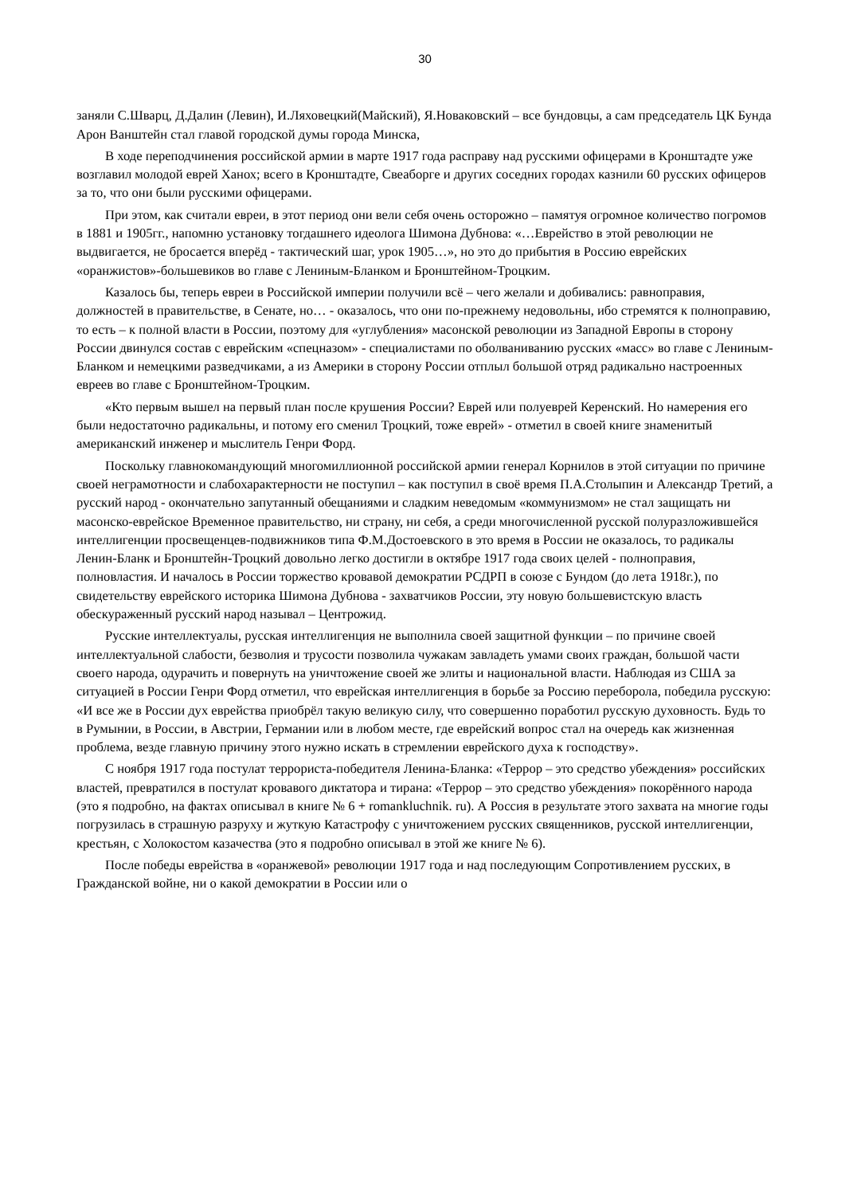30
заняли С.Шварц, Д.Далин (Левин), И.Ляховецкий(Майский), Я.Новаковский – все бундовцы, а сам председатель ЦК Бунда Арон Ванштейн стал главой городской думы города Минска,
В ходе переподчинения российской армии в марте 1917 года расправу над русскими офицерами в Кронштадте уже возглавил молодой еврей Ханох; всего в Кронштадте, Свеаборге и других соседних городах казнили 60 русских офицеров за то, что они были русскими офицерами.
При этом, как считали евреи, в этот период они вели себя очень осторожно – памятуя огромное количество погромов в 1881 и 1905гг., напомню установку тогдашнего идеолога Шимона Дубнова: «…Еврейство в этой революции не выдвигается, не бросается вперёд - тактический шаг, урок 1905…», но это до прибытия в Россию еврейских «оранжистов»-большевиков во главе с Лениным-Бланком и Бронштейном-Троцким.
Казалось бы, теперь евреи в Российской империи получили всё – чего желали и добивались: равноправия, должностей в правительстве, в Сенате, но… - оказалось, что они по-прежнему недовольны, ибо стремятся к полноправию, то есть – к полной власти в России, поэтому для «углубления» масонской революции из Западной Европы в сторону России двинулся состав с еврейским «спецназом» - специалистами по оболваниванию русских «масс» во главе с Лениным-Бланком и немецкими разведчиками, а из Америки в сторону России отплыл большой отряд радикально настроенных евреев во главе с Бронштейном-Троцким.
«Кто первым вышел на первый план после крушения России? Еврей или полуеврей Керенский. Но намерения его были недостаточно радикальны, и потому его сменил Троцкий, тоже еврей» - отметил в своей книге знаменитый американский инженер и мыслитель Генри Форд.
Поскольку главнокомандующий многомиллионной российской армии генерал Корнилов в этой ситуации по причине своей неграмотности и слабохарактерности не поступил – как поступил в своё время П.А.Столыпин и Александр Третий, а русский народ - окончательно запутанный обещаниями и сладким неведомым «коммунизмом» не стал защищать ни масонско-еврейское Временное правительство, ни страну, ни себя, а среди многочисленной русской полуразложившейся интеллигенции просвещенцев-подвижников типа Ф.М.Достоевского в это время в России не оказалось, то радикалы Ленин-Бланк и Бронштейн-Троцкий довольно легко достигли в октябре 1917 года своих целей - полноправия, полновластия. И началось в России торжество кровавой демократии РСДРП в союзе с Бундом (до лета 1918г.), по свидетельству еврейского историка Шимона Дубнова - захватчиков России, эту новую большевистскую власть обескураженный русский народ называл – Центрожид.
Русские интеллектуалы, русская интеллигенция не выполнила своей защитной функции – по причине своей интеллектуальной слабости, безволия и трусости позволила чужакам завладеть умами своих граждан, большой части своего народа, одурачить и повернуть на уничтожение своей же элиты и национальной власти. Наблюдая из США за ситуацией в России Генри Форд отметил, что еврейская интеллигенция в борьбе за Россию переборола, победила русскую: «И все же в России дух еврейства приобрёл такую великую силу, что совершенно поработил русскую духовность. Будь то в Румынии, в России, в Австрии, Германии или в любом месте, где еврейский вопрос стал на очередь как жизненная проблема, везде главную причину этого нужно искать в стремлении еврейского духа к господству».
С ноября 1917 года постулат террориста-победителя Ленина-Бланка: «Террор – это средство убеждения» российских властей, превратился в постулат кровавого диктатора и тирана: «Террор – это средство убеждения» покорённого народа (это я подробно, на фактах описывал в книге № 6 + romankluchnik. ru). А Россия в результате этого захвата на многие годы погрузилась в страшную разруху и жуткую Катастрофу с уничтожением русских священников, русской интеллигенции, крестьян, с Холокостом казачества (это я подробно описывал в этой же книге № 6).
После победы еврейства в «оранжевой» революции 1917 года и над последующим Сопротивлением русских, в Гражданской войне, ни о какой демократии в России или о